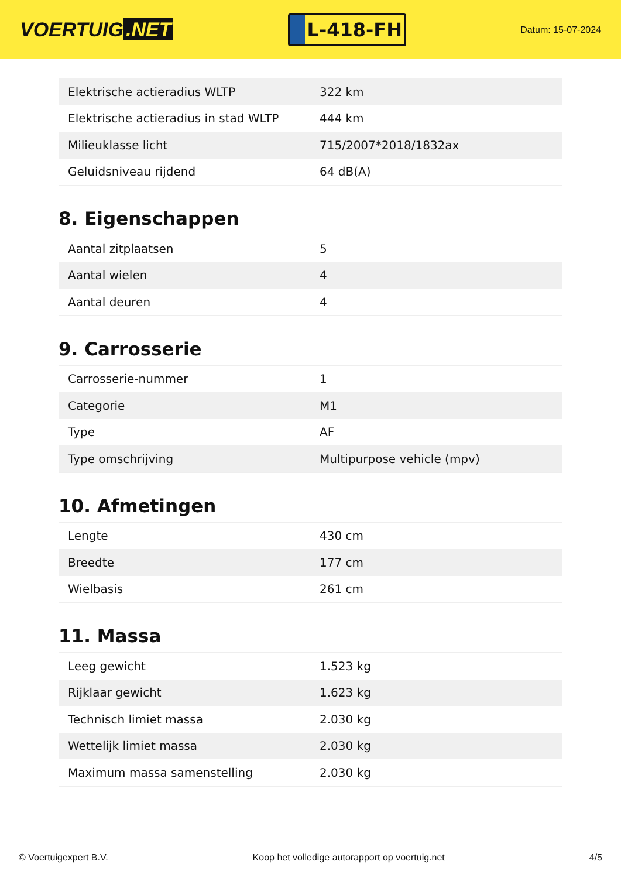VOERTUIG.NET
L-418-FH
Datum: 15-07-2024
| Elektrische actieradius WLTP | 322 km |
| Elektrische actieradius in stad WLTP | 444 km |
| Milieuklasse licht | 715/2007*2018/1832ax |
| Geluidsniveau rijdend | 64 dB(A) |
8. Eigenschappen
| Aantal zitplaatsen | 5 |
| Aantal wielen | 4 |
| Aantal deuren | 4 |
9. Carrosserie
| Carrosserie-nummer | 1 |
| Categorie | M1 |
| Type | AF |
| Type omschrijving | Multipurpose vehicle (mpv) |
10. Afmetingen
| Lengte | 430 cm |
| Breedte | 177 cm |
| Wielbasis | 261 cm |
11. Massa
| Leeg gewicht | 1.523 kg |
| Rijklaar gewicht | 1.623 kg |
| Technisch limiet massa | 2.030 kg |
| Wettelijk limiet massa | 2.030 kg |
| Maximum massa samenstelling | 2.030 kg |
© Voertuigexpert B.V. Koop het volledige autorapport op voertuig.net 4/5